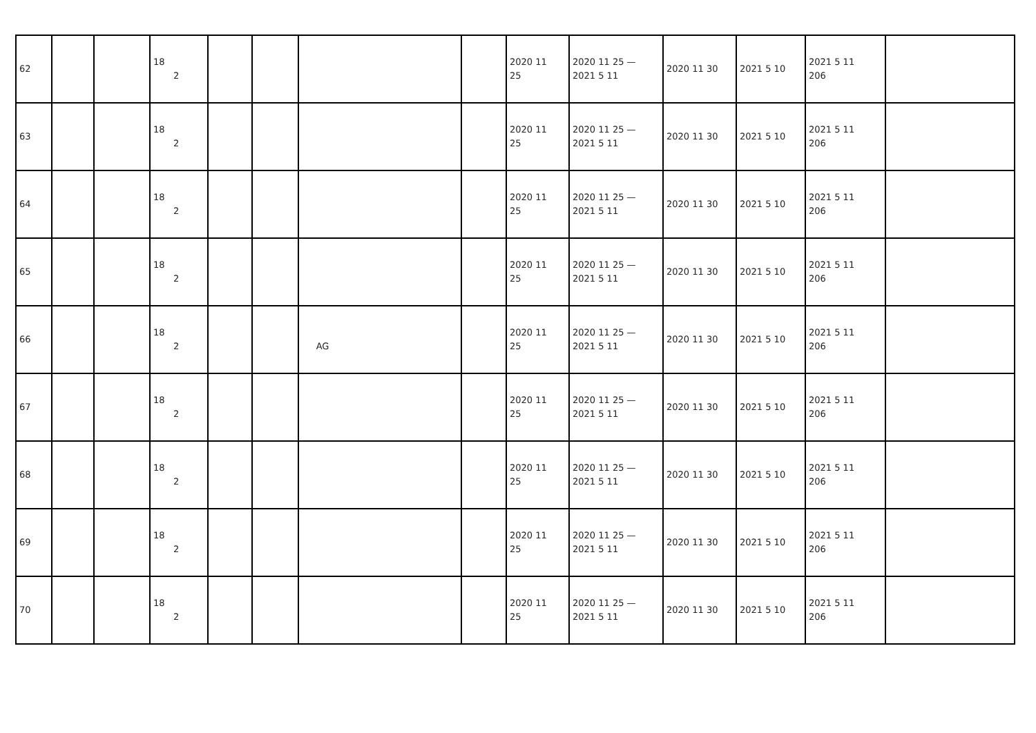| 62 | | | 18 2 | | | | | 2020 11 25 | 2020 11 25 — 2021 5 11 | 2020 11 30 | 2021 5 10 | 2021 5 11 206 | |
| 63 | | | 18 2 | | | | | 2020 11 25 | 2020 11 25 — 2021 5 11 | 2020 11 30 | 2021 5 10 | 2021 5 11 206 | |
| 64 | | | 18 2 | | | | | 2020 11 25 | 2020 11 25 — 2021 5 11 | 2020 11 30 | 2021 5 10 | 2021 5 11 206 | |
| 65 | | | 18 2 | | | | | 2020 11 25 | 2020 11 25 — 2021 5 11 | 2020 11 30 | 2021 5 10 | 2021 5 11 206 | |
| 66 | | | 18 2 | | | AG | | 2020 11 25 | 2020 11 25 — 2021 5 11 | 2020 11 30 | 2021 5 10 | 2021 5 11 206 | |
| 67 | | | 18 2 | | | | | 2020 11 25 | 2020 11 25 — 2021 5 11 | 2020 11 30 | 2021 5 10 | 2021 5 11 206 | |
| 68 | | | 18 2 | | | | | 2020 11 25 | 2020 11 25 — 2021 5 11 | 2020 11 30 | 2021 5 10 | 2021 5 11 206 | |
| 69 | | | 18 2 | | | | | 2020 11 25 | 2020 11 25 — 2021 5 11 | 2020 11 30 | 2021 5 10 | 2021 5 11 206 | |
| 70 | | | 18 2 | | | | | 2020 11 25 | 2020 11 25 — 2021 5 11 | 2020 11 30 | 2021 5 10 | 2021 5 11 206 | |